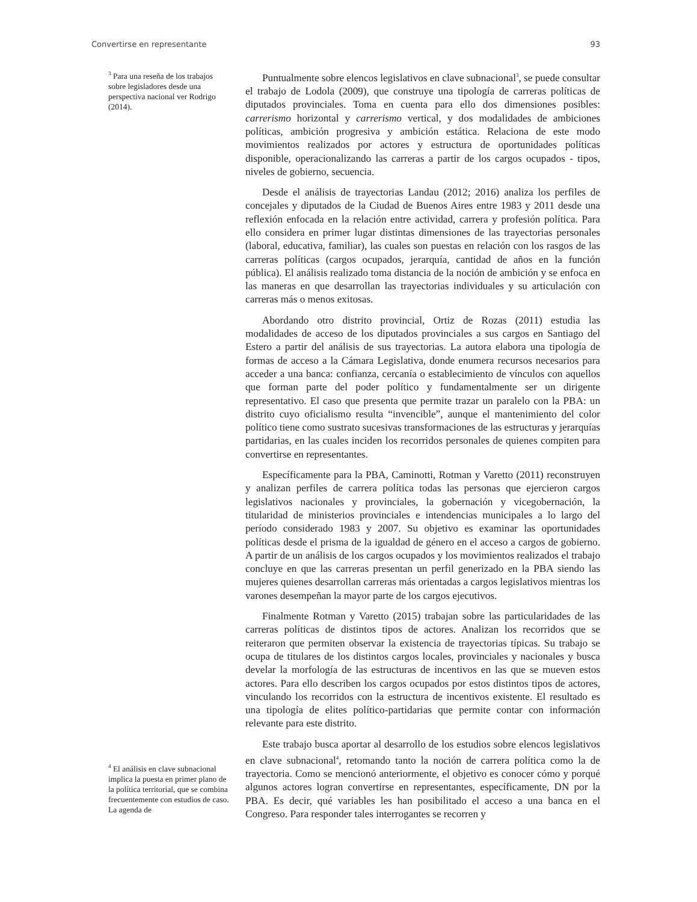Convertirse en representante 93
<sup>3</sup> Para una reseña de los trabajos sobre legisladores desde una perspectiva nacional ver Rodrigo (2014).
Puntualmente sobre elencos legislativos en clave subnacional<sup>3</sup>, se puede consultar el trabajo de Lodola (2009), que construye una tipología de carreras políticas de diputados provinciales. Toma en cuenta para ello dos dimensiones posibles: carrerismo horizontal y carrerismo vertical, y dos modalidades de ambiciones políticas, ambición progresiva y ambición estática. Relaciona de este modo movimientos realizados por actores y estructura de oportunidades políticas disponible, operacionalizando las carreras a partir de los cargos ocupados - tipos, niveles de gobierno, secuencia.
Desde el análisis de trayectorias Landau (2012; 2016) analiza los perfiles de concejales y diputados de la Ciudad de Buenos Aires entre 1983 y 2011 desde una reflexión enfocada en la relación entre actividad, carrera y profesión política. Para ello considera en primer lugar distintas dimensiones de las trayectorias personales (laboral, educativa, familiar), las cuales son puestas en relación con los rasgos de las carreras políticas (cargos ocupados, jerarquía, cantidad de años en la función pública). El análisis realizado toma distancia de la noción de ambición y se enfoca en las maneras en que desarrollan las trayectorias individuales y su articulación con carreras más o menos exitosas.
Abordando otro distrito provincial, Ortiz de Rozas (2011) estudia las modalidades de acceso de los diputados provinciales a sus cargos en Santiago del Estero a partir del análisis de sus trayectorias. La autora elabora una tipología de formas de acceso a la Cámara Legislativa, donde enumera recursos necesarios para acceder a una banca: confianza, cercanía o establecimiento de vínculos con aquellos que forman parte del poder político y fundamentalmente ser un dirigente representativo. El caso que presenta que permite trazar un paralelo con la PBA: un distrito cuyo oficialismo resulta “invencible”, aunque el mantenimiento del color político tiene como sustrato sucesivas transformaciones de las estructuras y jerarquías partidarias, en las cuales inciden los recorridos personales de quienes compiten para convertirse en representantes.
Específicamente para la PBA, Caminotti, Rotman y Varetto (2011) reconstruyen y analizan perfiles de carrera política todas las personas que ejercieron cargos legislativos nacionales y provinciales, la gobernación y vicegobernación, la titularidad de ministerios provinciales e intendencias municipales a lo largo del período considerado 1983 y 2007. Su objetivo es examinar las oportunidades políticas desde el prisma de la igualdad de género en el acceso a cargos de gobierno. A partir de un análisis de los cargos ocupados y los movimientos realizados el trabajo concluye en que las carreras presentan un perfil generizado en la PBA siendo las mujeres quienes desarrollan carreras más orientadas a cargos legislativos mientras los varones desempeñan la mayor parte de los cargos ejecutivos.
Finalmente Rotman y Varetto (2015) trabajan sobre las particularidades de las carreras políticas de distintos tipos de actores. Analizan los recorridos que se reiteraron que permiten observar la existencia de trayectorias típicas. Su trabajo se ocupa de titulares de los distintos cargos locales, provinciales y nacionales y busca develar la morfología de las estructuras de incentivos en las que se mueven estos actores. Para ello describen los cargos ocupados por estos distintos tipos de actores, vinculando los recorridos con la estructura de incentivos existente. El resultado es una tipología de elites político-partidarias que permite contar con información relevante para este distrito.
Este trabajo busca aportar al desarrollo de los estudios sobre elencos legislativos en clave subnacional<sup>4</sup>, retomando tanto la noción de carrera política como la de trayectoria. Como se mencionó anteriormente, el objetivo es conocer cómo y porqué algunos actores logran convertirse en representantes, específicamente, DN por la PBA. Es decir, qué variables les han posibilitado el acceso a una banca en el Congreso. Para responder tales interrogantes se recorren y
<sup>4</sup> El análisis en clave subnacional implica la puesta en primer plano de la política territorial, que se combina frecuentemente con estudios de caso. La agenda de